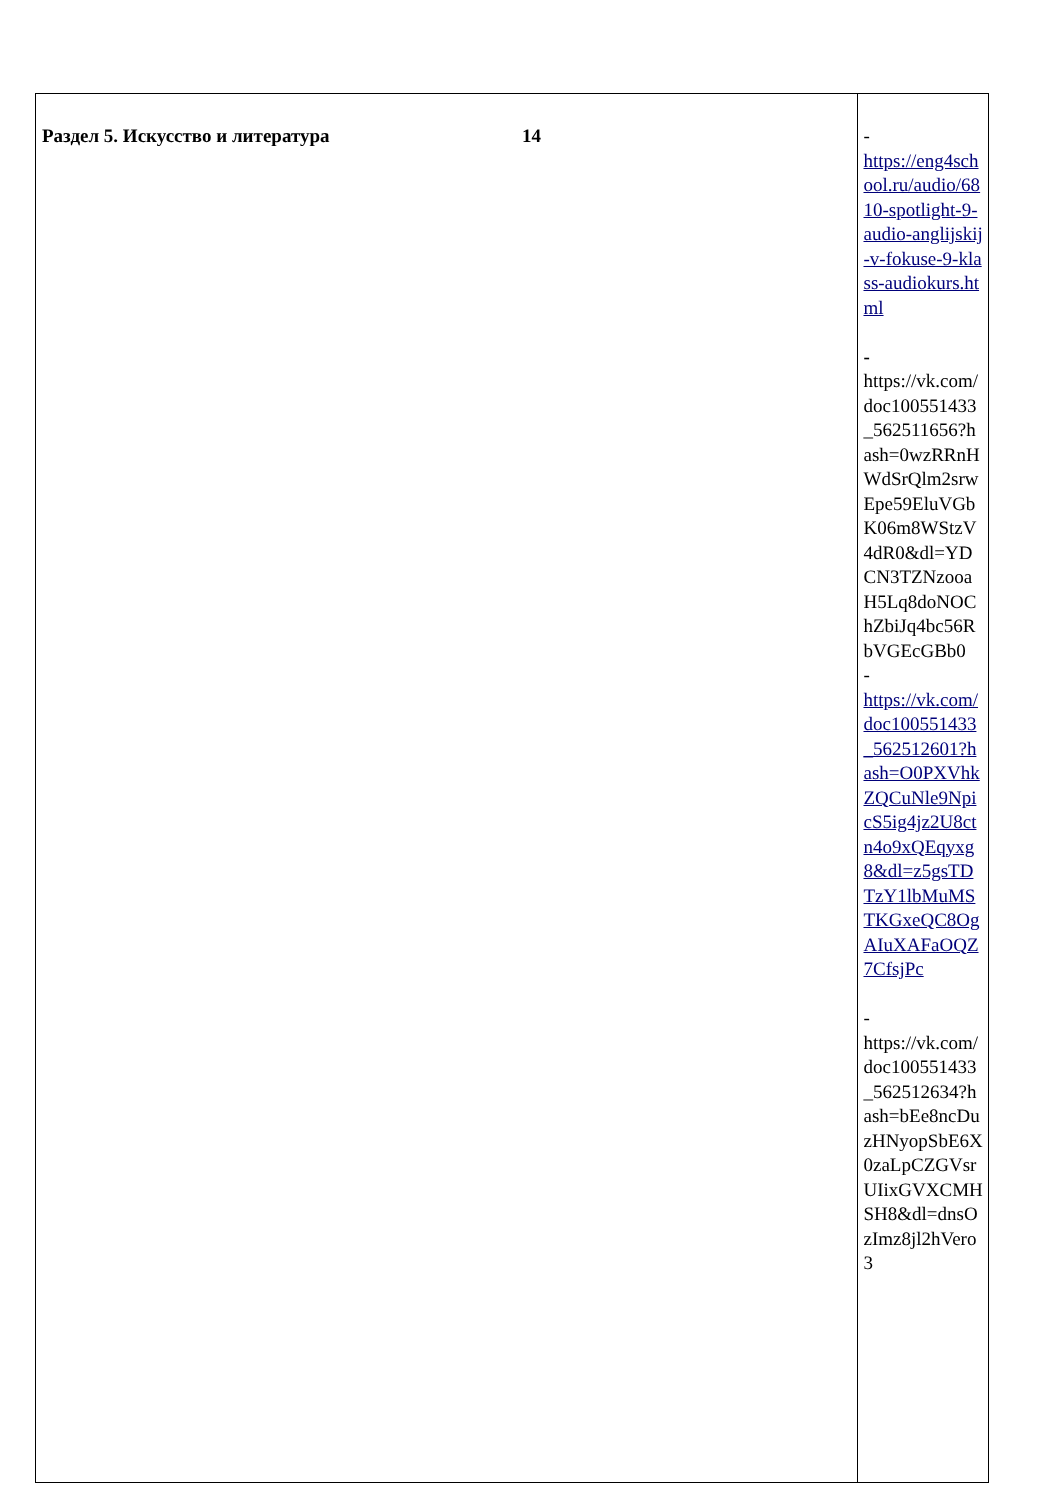| Раздел 5. Искусство и литература 14 | - https://eng4school.ru/audio/6810-spotlight-9-audio-anglijskij-v-fokuse-9-klass-audiokurs.html - https://vk.com/doc100551433_562511656?hash=0wzRRnHWdSrQlm2srwEpe59EluVGbK06m8WStzV4dR0&dl=YDCN3TZNzooaH5Lq8doNOChZbiJq4bc56RbVGEcGBb0 - https://vk.com/doc100551433_562512601?hash=O0PXVhkZQCuNle9NpicS5ig4jz2U8ctn4o9xQEqyxg8&dl=z5gsTDTzY1lbMuMSTKGxeQC8OgAIuXAFaOQZ7CfsjPc - https://vk.com/doc100551433_562512634?hash=bEe8ncDuzHNyopSbE6X0zaLpCZGVsrUIixGVXCMHSH8&dl=dnsOzImz8jl2hVero3 |